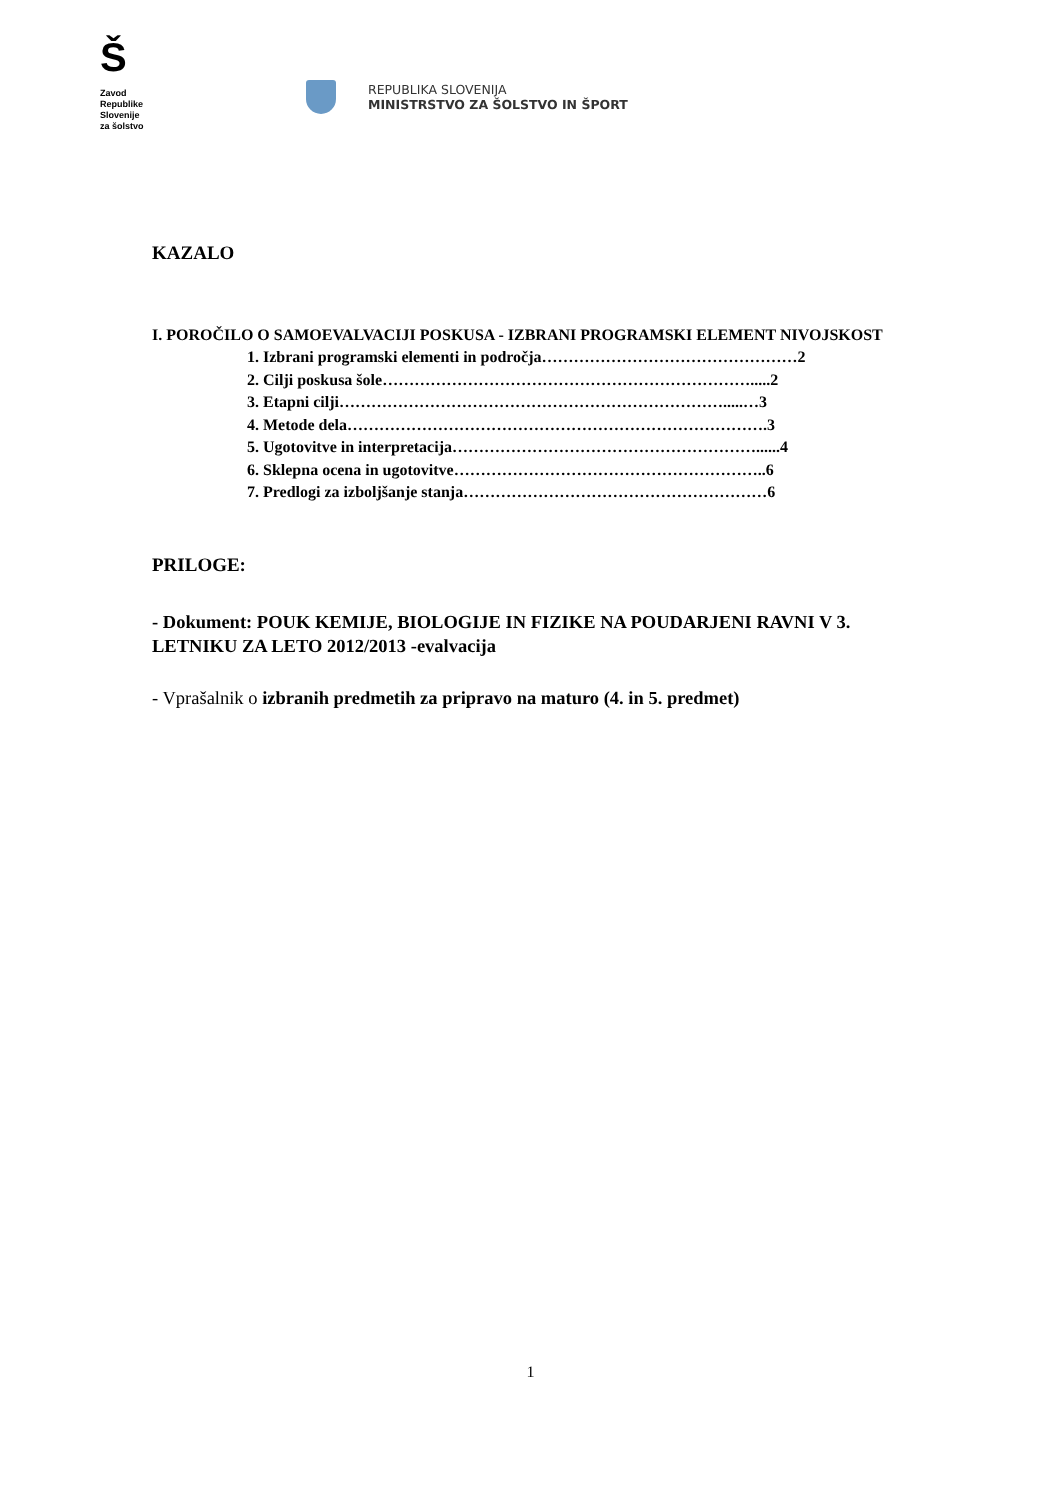Š
Zavod
Republike
Slovenije
za šolstvo
REPUBLIKA SLOVENIJA
MINISTRSTVO ZA ŠOLSTVO IN ŠPORT
KAZALO
I. POROČILO O SAMOEVALVACIJI POSKUSA - IZBRANI PROGRAMSKI ELEMENT NIVOJSKOST
1. Izbrani programski elementi in področja…………………………………………2
2. Cilji poskusa šole…………………………………………………………….....2
3. Etapni cilji……………………………………………………………….....…3
4. Metode dela…………………………………………………………………….3
5. Ugotovitve in interpretacija…………………………………………………......4
6. Sklepna ocena in ugotovitve…………………………………………………..6
7. Predlogi za izboljšanje stanja…………………………………………………6
PRILOGE:
- Dokument: POUK KEMIJE, BIOLOGIJE IN FIZIKE NA POUDARJENI RAVNI V 3. LETNIKU ZA LETO 2012/2013 -evalvacija
- Vprašalnik o izbranih predmetih za pripravo na maturo (4. in 5. predmet)
1